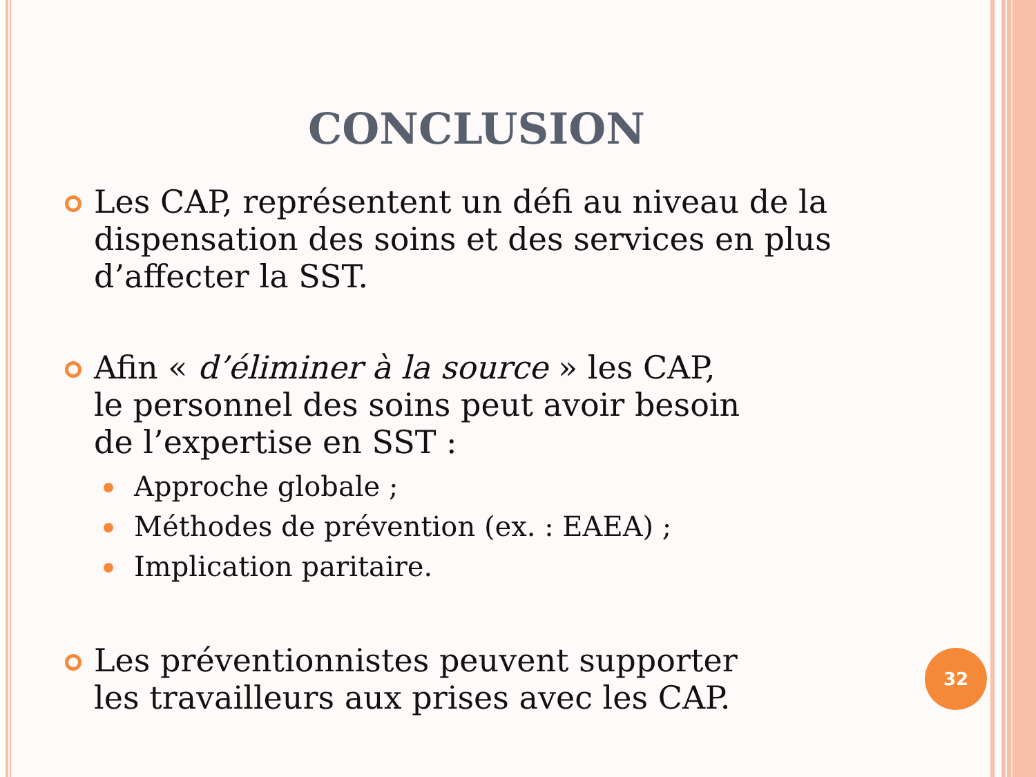CONCLUSION
Les CAP, représentent un défi au niveau de la
dispensation des soins et des services en plus
d’affecter la SST.
Afin « d’éliminer à la source » les CAP,
le personnel des soins peut avoir besoin
de l’expertise en SST :
Approche globale ;
Méthodes de prévention (ex. : EAEA) ;
Implication paritaire.
Les préventionnistes peuvent supporter
les travailleurs aux prises avec les CAP.
32